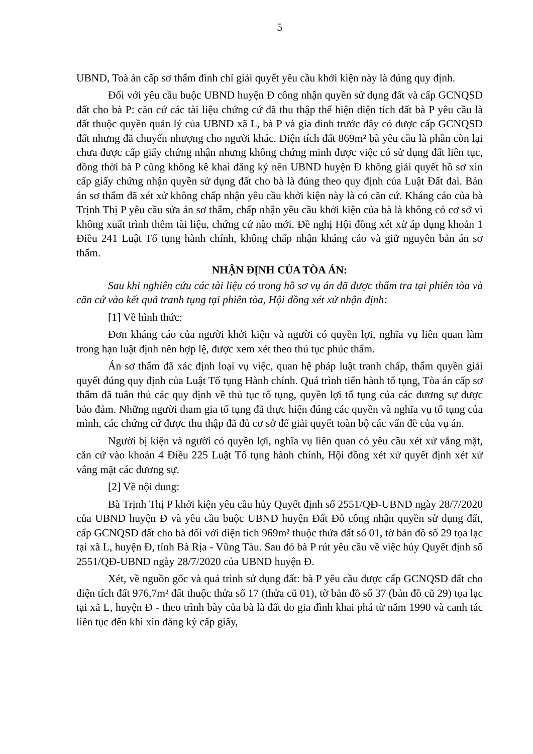5
UBND, Toà án cấp sơ thẩm đình chỉ giải quyết yêu cầu khởi kiện này là đúng quy định.
Đối với yêu cầu buộc UBND huyện Đ công nhận quyền sử dụng đất và cấp GCNQSD đất cho bà P: căn cứ các tài liệu chứng cứ đã thu thập thể hiện diện tích đất bà P yêu cầu là đất thuộc quyền quản lý của UBND xã L, bà P và gia đình trước đây có được cấp GCNQSD đất nhưng đã chuyển nhượng cho người khác. Diện tích đất 869m² bà yêu cầu là phần còn lại chưa được cấp giấy chứng nhận nhưng không chứng minh được việc có sử dụng đất liên tục, đồng thời bà P cũng không kê khai đăng ký nên UBND huyện Đ không giải quyết hồ sơ xin cấp giấy chứng nhận quyền sử dụng đất cho bà là đúng theo quy định của Luật Đất đai. Bản án sơ thẩm đã xét xử không chấp nhận yêu cầu khởi kiện này là có căn cứ. Kháng cáo của bà Trịnh Thị P yêu cầu sửa án sơ thẩm, chấp nhận yêu cầu khởi kiện của bà là không có cơ sở vì không xuất trình thêm tài liệu, chứng cứ nào mới. Đề nghị Hội đồng xét xử áp dụng khoản 1 Điều 241 Luật Tố tụng hành chính, không chấp nhận kháng cáo và giữ nguyên bản án sơ thẩm.
NHẬN ĐỊNH CỦA TÒA ÁN:
Sau khi nghiên cứu các tài liệu có trong hồ sơ vụ án đã được thẩm tra tại phiên tòa và căn cứ vào kết quả tranh tụng tại phiên tòa, Hội đồng xét xử nhận định:
[1] Về hình thức:
Đơn kháng cáo của người khởi kiện và người có quyền lợi, nghĩa vụ liên quan làm trong hạn luật định nên hợp lệ, được xem xét theo thủ tục phúc thẩm.
Án sơ thẩm đã xác định loại vụ việc, quan hệ pháp luật tranh chấp, thẩm quyền giải quyết đúng quy định của Luật Tố tụng Hành chính. Quá trình tiến hành tố tụng, Tòa án cấp sơ thẩm đã tuân thủ các quy định về thủ tục tố tụng, quyền lợi tố tụng của các đương sự được bảo đảm. Những người tham gia tố tụng đã thực hiện đúng các quyền và nghĩa vụ tố tụng của mình, các chứng cứ được thu thập đã đủ cơ sở để giải quyết toàn bộ các vấn đề của vụ án.
Người bị kiện và người có quyền lợi, nghĩa vụ liên quan có yêu cầu xét xử vắng mặt, căn cứ vào khoản 4 Điều 225 Luật Tố tụng hành chính, Hội đồng xét xử quyết định xét xử vắng mặt các đương sự.
[2] Về nội dung:
Bà Trịnh Thị P khởi kiện yêu cầu hủy Quyết định số 2551/QĐ-UBND ngày 28/7/2020 của UBND huyện Đ và yêu cầu buộc UBND huyện Đất Đỏ công nhận quyền sử dụng đất, cấp GCNQSD đất cho bà đối với diện tích 969m² thuộc thửa đất số 01, tờ bản đồ số 29 tọa lạc tại xã L, huyện Đ, tỉnh Bà Rịa - Vũng Tàu. Sau đó bà P rút yêu cầu về việc hủy Quyết định số 2551/QĐ-UBND ngày 28/7/2020 của UBND huyện Đ.
Xét, về nguồn gốc và quá trình sử dụng đất: bà P yêu cầu được cấp GCNQSD đất cho diện tích đất 976,7m² đất thuộc thửa số 17 (thửa cũ 01), tờ bản đồ số 37 (bản đồ cũ 29) tọa lạc tại xã L, huyện Đ - theo trình bày của bà là đất do gia đình khai phá từ năm 1990 và canh tác liên tục đến khi xin đăng ký cấp giấy,